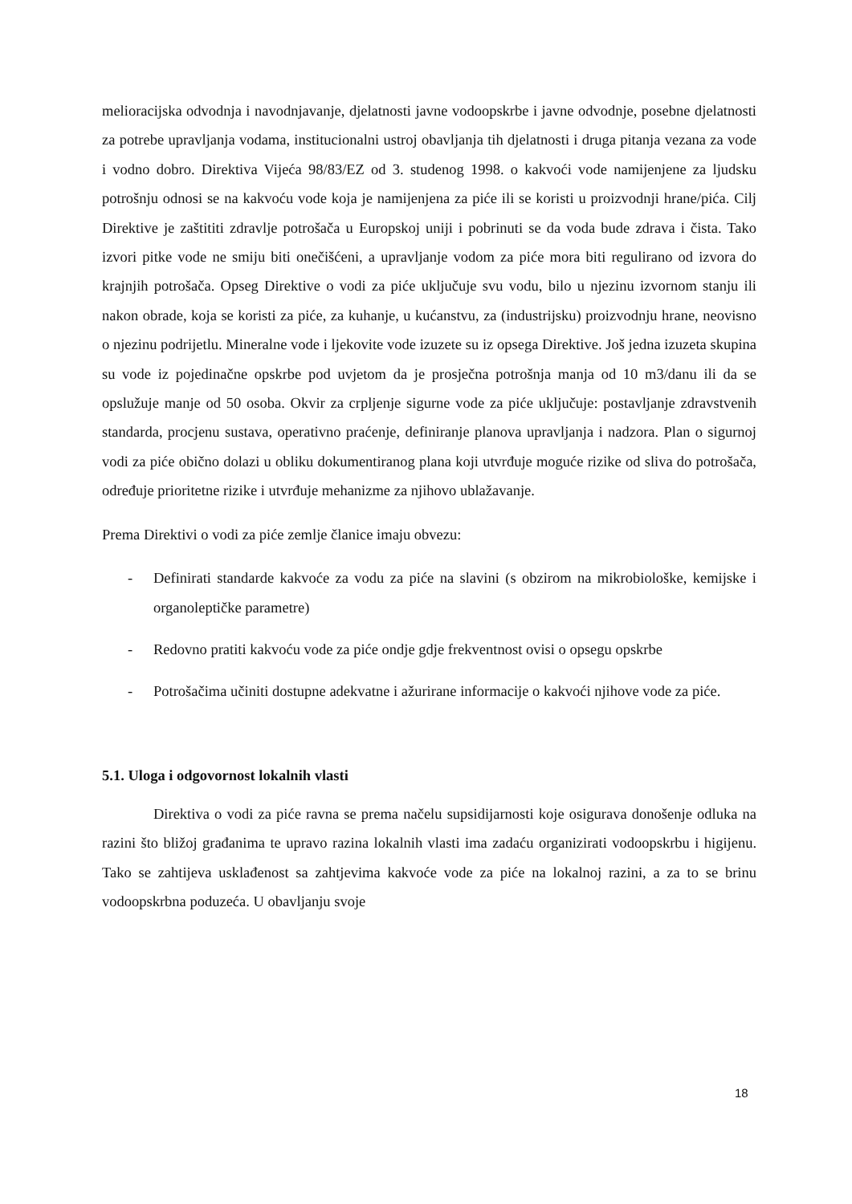melioracijska odvodnja i navodnjavanje, djelatnosti javne vodoopskrbe i javne odvodnje, posebne djelatnosti za potrebe upravljanja vodama, institucionalni ustroj obavljanja tih djelatnosti i druga pitanja vezana za vode i vodno dobro. Direktiva Vijeća 98/83/EZ od 3. studenog 1998. o kakvoći vode namijenjene za ljudsku potrošnju odnosi se na kakvoću vode koja je namijenjena za piće ili se koristi u proizvodnji hrane/pića. Cilj Direktive je zaštititi zdravlje potrošača u Europskoj uniji i pobrinuti se da voda bude zdrava i čista. Tako izvori pitke vode ne smiju biti onečišćeni, a upravljanje vodom za piće mora biti regulirano od izvora do krajnjih potrošača. Opseg Direktive o vodi za piće uključuje svu vodu, bilo u njezinu izvornom stanju ili nakon obrade, koja se koristi za piće, za kuhanje, u kućanstvu, za (industrijsku) proizvodnju hrane, neovisno o njezinu podrijetlu. Mineralne vode i ljekovite vode izuzete su iz opsega Direktive. Još jedna izuzeta skupina su vode iz pojedinačne opskrbe pod uvjetom da je prosječna potrošnja manja od 10 m3/danu ili da se opslužuje manje od 50 osoba. Okvir za crpljenje sigurne vode za piće uključuje: postavljanje zdravstvenih standarda, procjenu sustava, operativno praćenje, definiranje planova upravljanja i nadzora. Plan o sigurnoj vodi za piće obično dolazi u obliku dokumentiranog plana koji utvrđuje moguće rizike od sliva do potrošača, određuje prioritetne rizike i utvrđuje mehanizme za njihovo ublažavanje.
Prema Direktivi o vodi za piće zemlje članice imaju obvezu:
- Definirati standarde kakvoće za vodu za piće na slavini (s obzirom na mikrobiološke, kemijske i organoleptičke parametre)
- Redovno pratiti kakvoću vode za piće ondje gdje frekventnost ovisi o opsegu opskrbe
- Potrošačima učiniti dostupne adekvatne i ažurirane informacije o kakvoći njihove vode za piće.
5.1. Uloga i odgovornost lokalnih vlasti
Direktiva o vodi za piće ravna se prema načelu supsidijarnosti koje osigurava donošenje odluka na razini što bližoj građanima te upravo razina lokalnih vlasti ima zadaću organizirati vodoopskrbu i higijenu. Tako se zahtijeva usklađenost sa zahtjevima kakvoće vode za piće na lokalnoj razini, a za to se brinu vodoopskrbna poduzeća. U obavljanju svoje
18